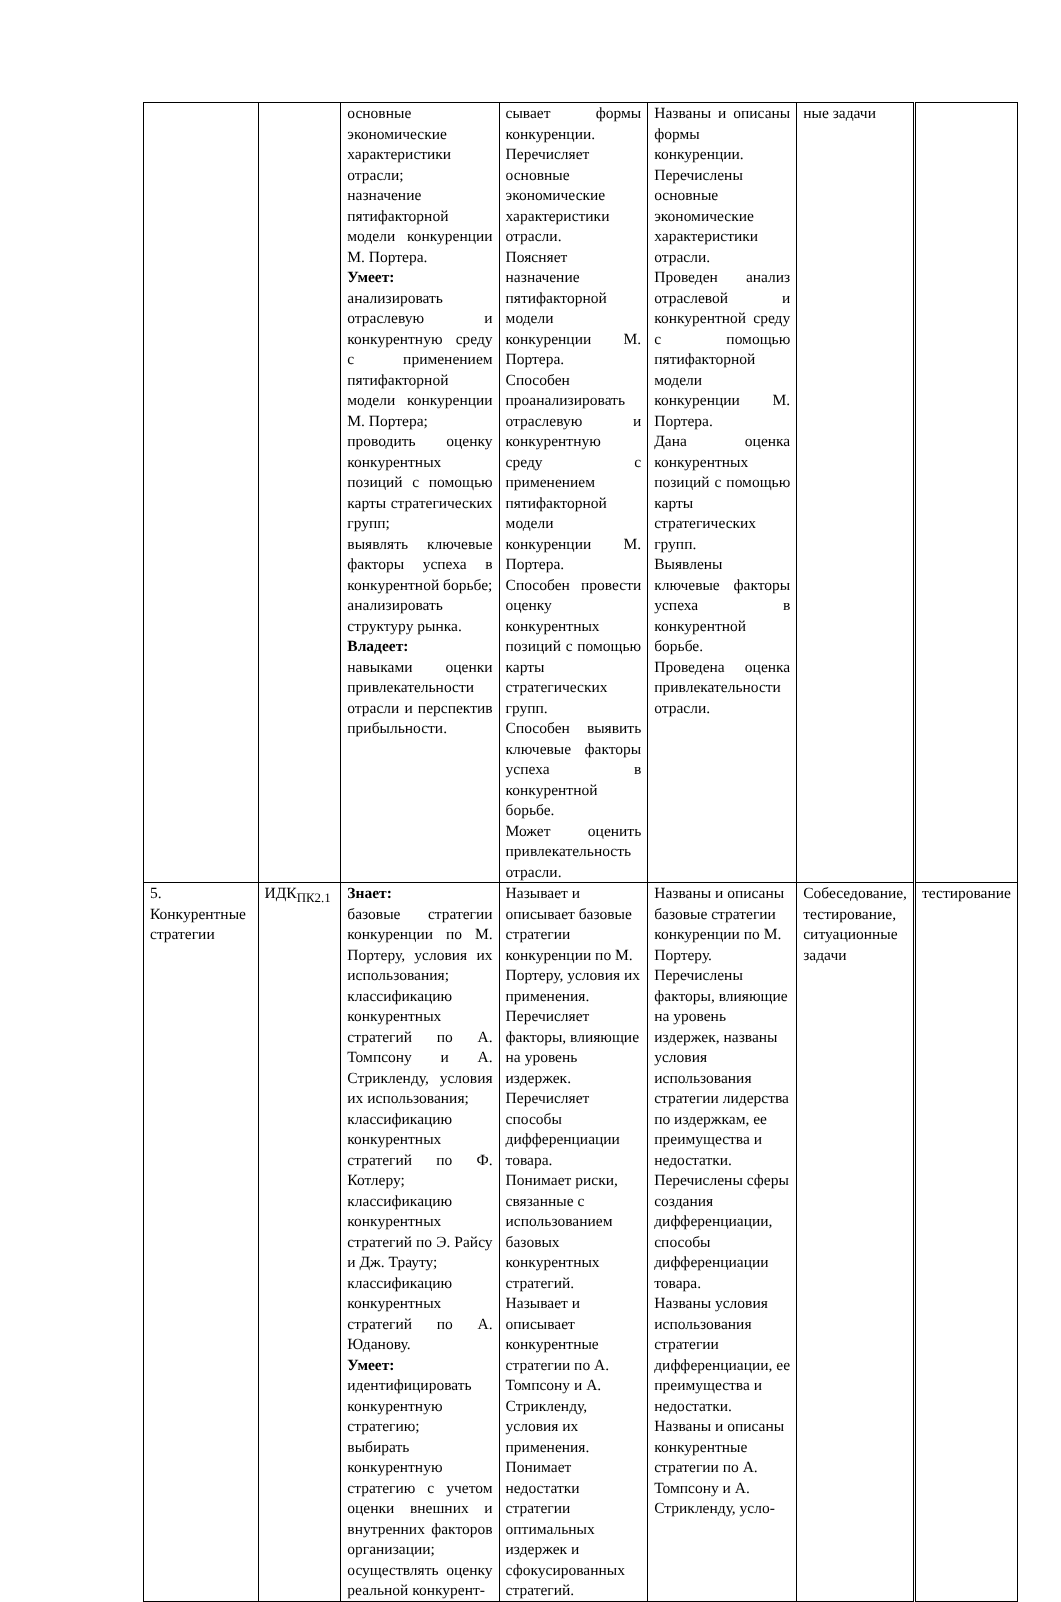| | | основные экономические характеристики отрасли; назначение пятифакторной модели конкуренции М. Портера. Умеет: анализировать отраслевую и конкурентную среду с применением пятифакторной модели конкуренции М. Портера; проводить оценку конкурентных позиций с помощью карты стратегических групп; выявлять ключевые факторы успеха в конкурентной борьбе; анализировать структуру рынка. Владеет: навыками оценки привлекательности отрасли и перспектив прибыльности. | сывает формы конкуренции. Перечисляет основные экономические характеристики отрасли. Поясняет назначение пятифакторной модели конкуренции М. Портера. Способен проанализировать отраслевую и конкурентную среду с применением пятифакторной модели конкуренции М. Портера. Способен провести оценку конкурентных позиций с помощью карты стратегических групп. Способен выявить ключевые факторы успеха в конкурентной борьбе. Может оценить привлекательность отрасли. | Названы и описаны формы конкуренции. Перечислены основные экономические характеристики отрасли. Проведен анализ отраслевой и конкурентной среду с помощью пятифакторной модели конкуренции М. Портера. Дана оценка конкурентных позиций с помощью карты стратегических групп. Выявлены ключевые факторы успеха в конкурентной борьбе. Проведена оценка привлекательности отрасли. | ные задачи | |
| 5. Конкурентные стратегии | ИДК<sub>ПК2.1</sub> | Знает: базовые стратегии конкуренции по М. Портеру, условия их использования; классификацию конкурентных стратегий по А. Томпсону и А. Стрикленду, условия их использования; классификацию конкурентных стратегий по Ф. Котлеру; классификацию конкурентных стратегий по Э. Райсу и Дж. Трауту; классификацию конкурентных стратегий по А. Юданову. Умеет: идентифицировать конкурентную стратегию; выбирать конкурентную стратегию с учетом оценки внешних и внутренних факторов организации; осуществлять оценку реальной конкурент- | Называет и описывает базовые стратегии конкуренции по М. Портеру, условия их применения. Перечисляет факторы, влияющие на уровень издержек. Перечисляет способы дифференциации товара. Понимает риски, связанные с использованием базовых конкурентных стратегий. Называет и описывает конкурентные стратегии по А. Томпсону и А. Стрикленду, условия их применения. Понимает недостатки стратегии оптимальных издержек и сфокусированных стратегий. | Названы и описаны базовые стратегии конкуренции по М. Портеру. Перечислены факторы, влияющие на уровень издержек, названы условия использования стратегии лидерства по издержкам, ее преимущества и недостатки. Перечислены сферы создания дифференциации, способы дифференциации товара. Названы условия использования стратегии дифференциации, ее преимущества и недостатки. Названы и описаны конкурентные стратегии по А. Томпсону и А. Стрикленду, усло- | Собеседование, тестирование, ситуационные задачи | тестирование |